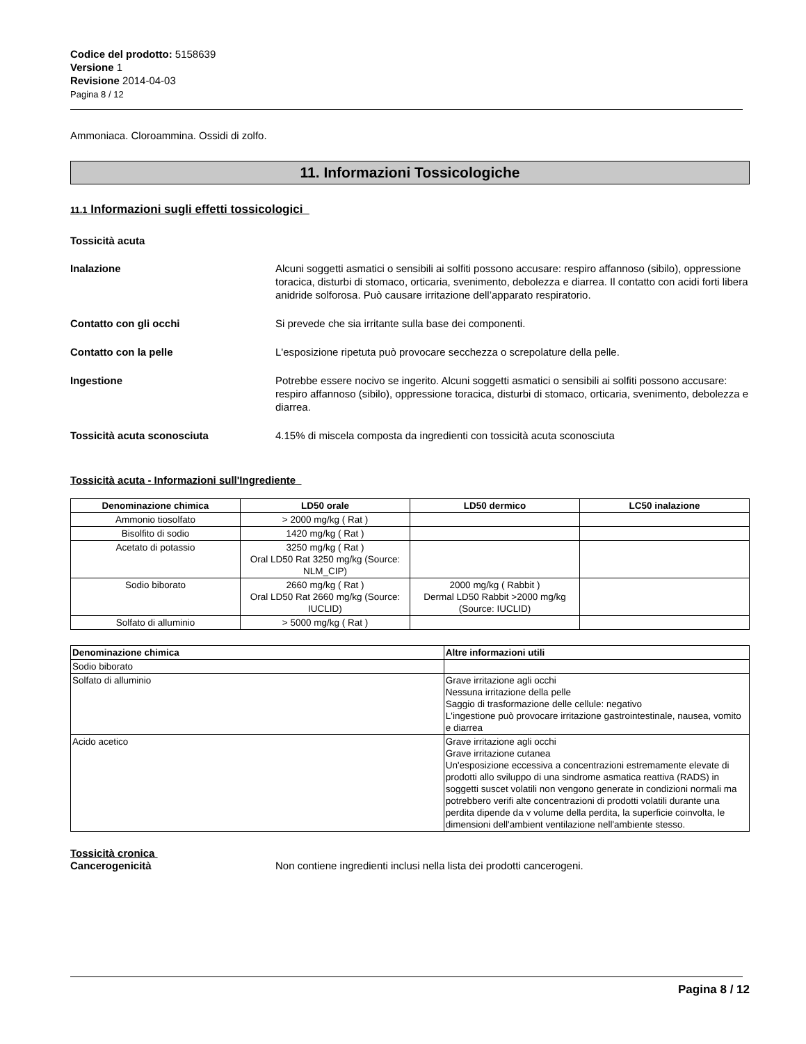Codice del prodotto: 5158639
Versione 1
Revisione 2014-04-03
Pagina 8 / 12
Ammoniaca. Cloroammina. Ossidi di zolfo.
11. Informazioni Tossicologiche
11.1 Informazioni sugli effetti tossicologici
Tossicità acuta
Inalazione Alcuni soggetti asmatici o sensibili ai solfiti possono accusare: respiro affannoso (sibilo), oppressione toracica, disturbi di stomaco, orticaria, svenimento, debolezza e diarrea. Il contatto con acidi forti libera anidride solforosa. Può causare irritazione dell’apparato respiratorio.
Contatto con gli occhi Si prevede che sia irritante sulla base dei componenti.
Contatto con la pelle L'esposizione ripetuta può provocare secchezza o screpolature della pelle.
Ingestione Potrebbe essere nocivo se ingerito. Alcuni soggetti asmatici o sensibili ai solfiti possono accusare: respiro affannoso (sibilo), oppressione toracica, disturbi di stomaco, orticaria, svenimento, debolezza e diarrea.
Tossicità acuta sconosciuta 4.15% di miscela composta da ingredienti con tossicità acuta sconosciuta
Tossicità acuta - Informazioni sull'Ingrediente
| Denominazione chimica | LD50 orale | LD50 dermico | LC50 inalazione |
| --- | --- | --- | --- |
| Ammonio tiosolfato | > 2000 mg/kg ( Rat ) | | |
| Bisolfito di sodio | 1420 mg/kg ( Rat ) | | |
| Acetato di potassio | 3250 mg/kg ( Rat ) Oral LD50 Rat 3250 mg/kg (Source: NLM_CIP) | | |
| Sodio biborato | 2660 mg/kg ( Rat ) Oral LD50 Rat 2660 mg/kg (Source: IUCLID) | 2000 mg/kg ( Rabbit ) Dermal LD50 Rabbit >2000 mg/kg (Source: IUCLID) | |
| Solfato di alluminio | > 5000 mg/kg ( Rat ) | | |
| Denominazione chimica | Altre informazioni utili |
| --- | --- |
| Sodio biborato | |
| Solfato di alluminio | Grave irritazione agli occhi Nessuna irritazione della pelle Saggio di trasformazione delle cellule: negativo L'ingestione può provocare irritazione gastrointestinale, nausea, vomito e diarrea |
| Acido acetico | Grave irritazione agli occhi Grave irritazione cutanea Un'esposizione eccessiva a concentrazioni estremamente elevate di prodotti allo sviluppo di una sindrome asmatica reattiva (RADS) in soggetti suscet volatili non vengono generate in condizioni normali ma potrebbero verifi alte concentrazioni di prodotti volatili durante una perdita dipende da v volume della perdita, la superficie coinvolta, le dimensioni dell'ambient ventilazione nell'ambiente stesso. |
Tossicità cronica
Cancerogenicità Non contiene ingredienti inclusi nella lista dei prodotti cancerogeni.
Pagina 8 / 12